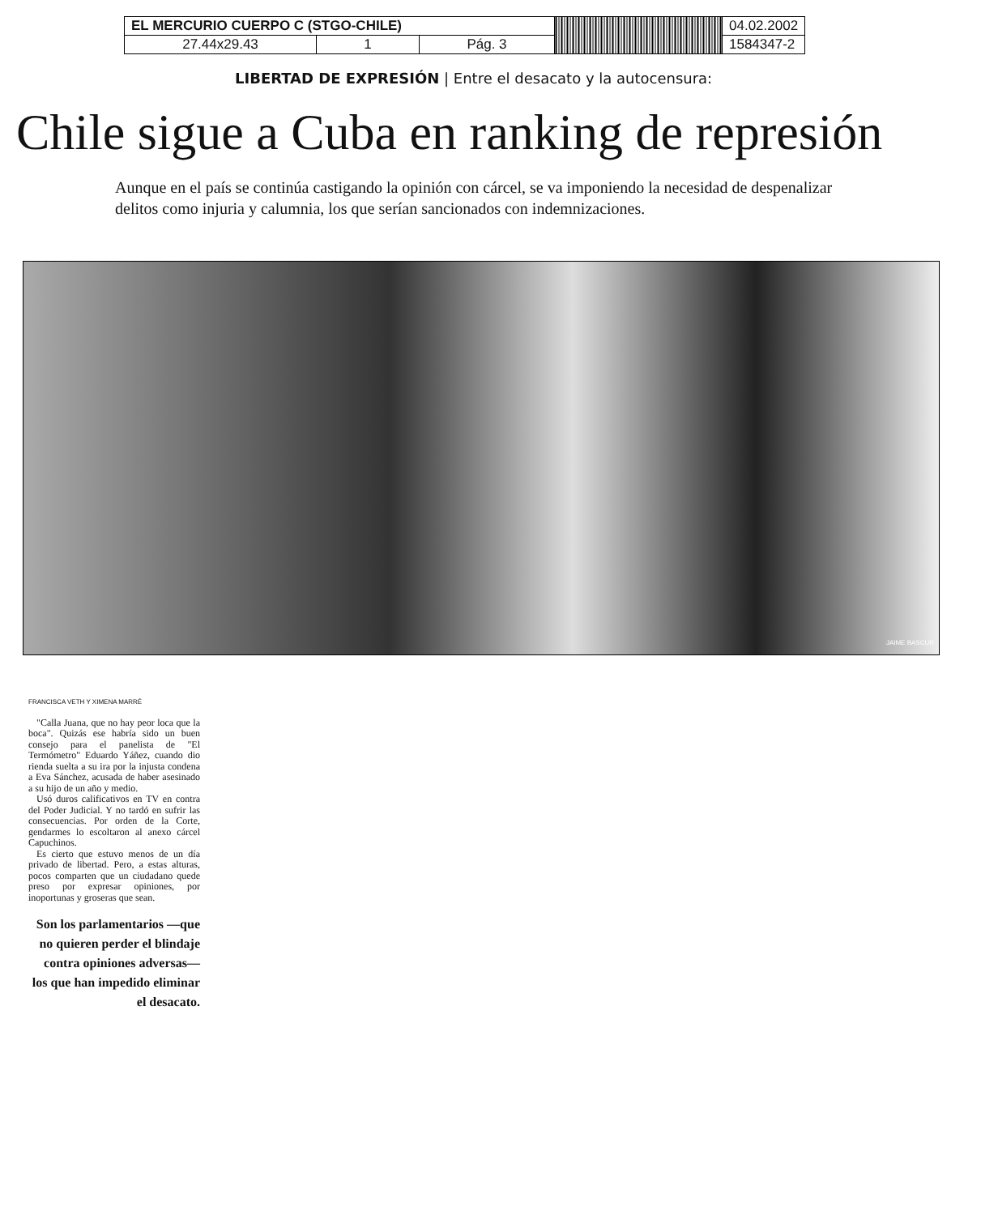| EL MERCURIO CUERPO C (STGO-CHILE) | | | | 04.02.2002 |
| 27.44x29.43 | 1 | Pág. 3 | | 1584347-2 |
LIBERTAD DE EXPRESIÓN | Entre el desacato y la autocensura:
Chile sigue a Cuba en ranking de represión
Aunque en el país se continúa castigando la opinión con cárcel, se va imponiendo la necesidad de despenalizar delitos como injuria y calumnia, los que serían sancionados con indemnizaciones.
JAIME BASCUR
FRANCISCA VETH Y XIMENA MARRÉ
"Calla Juana, que no hay peor loca que la boca". Quizás ese habría sido un buen consejo para el panelista de "El Termómetro" Eduardo Yáñez, cuando dio rienda suelta a su ira por la injusta condena a Eva Sánchez, acusada de haber asesinado a su hijo de un año y medio.
Usó duros calificativos en TV en contra del Poder Judicial. Y no tardó en sufrir las consecuencias. Por orden de la Corte, gendarmes lo escoltaron al anexo cárcel Capuchinos.
Es cierto que estuvo menos de un día privado de libertad. Pero, a estas alturas, pocos comparten que un ciudadano quede preso por expresar opiniones, por inoportunas y groseras que sean.
Son los parlamentarios —que no quieren perder el blindaje contra opiniones adversas— los que han impedido eliminar el desacato.